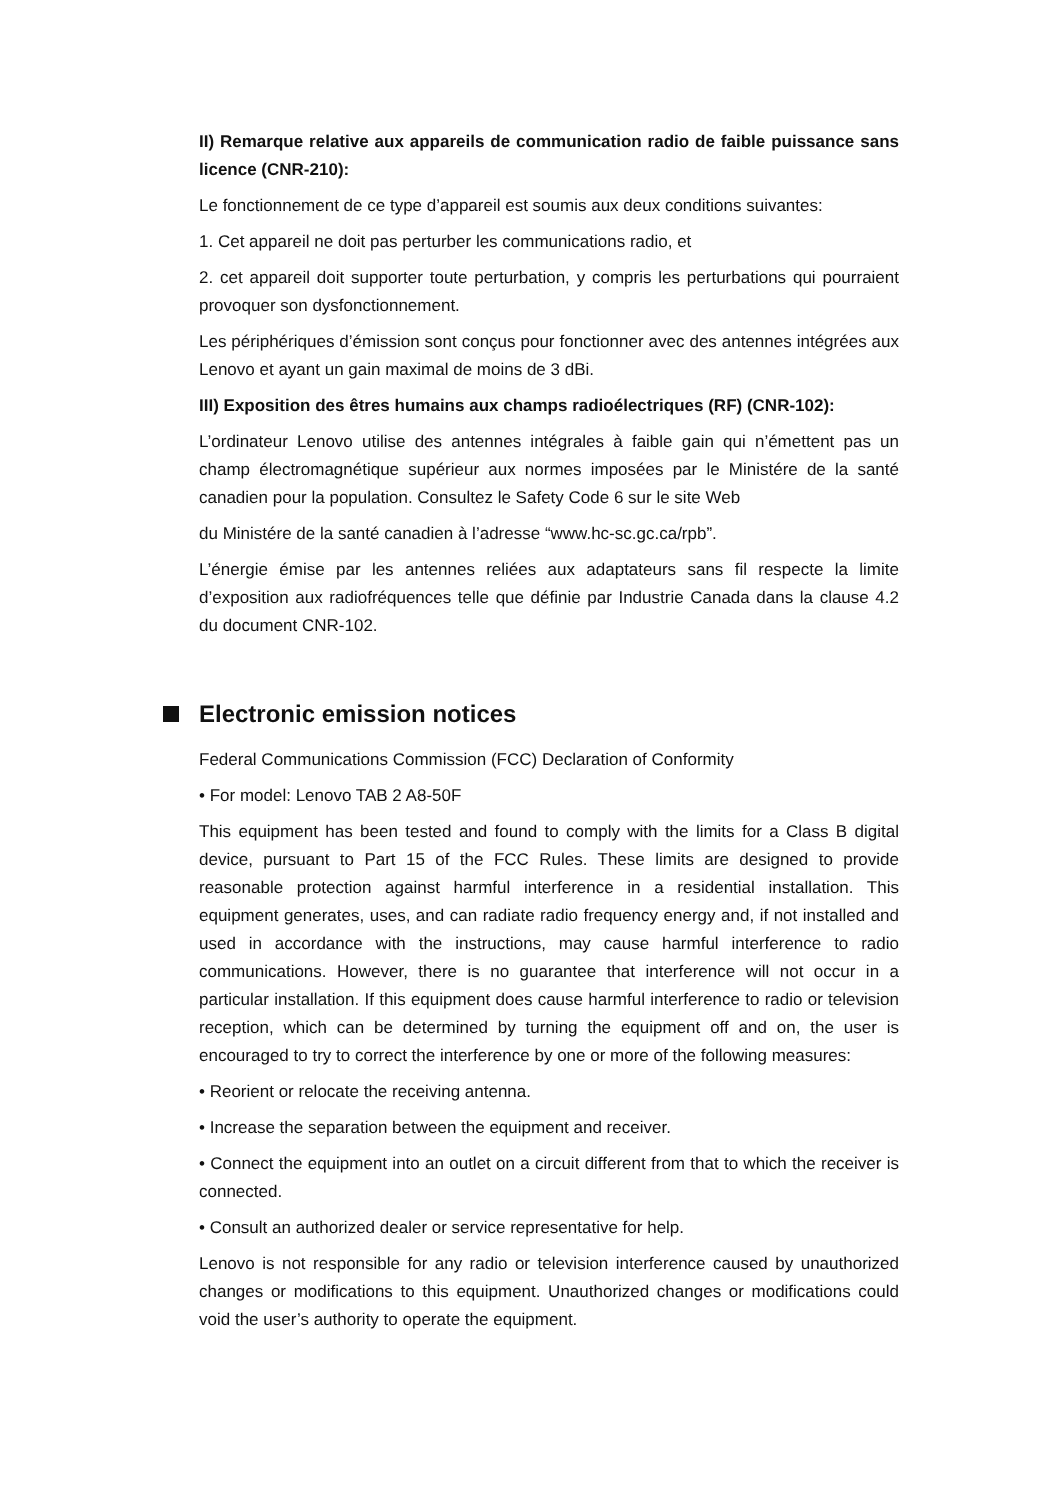II) Remarque relative aux appareils de communication radio de faible puissance sans licence (CNR-210):
Le fonctionnement de ce type d’appareil est soumis aux deux conditions suivantes:
1. Cet appareil ne doit pas perturber les communications radio, et
2. cet appareil doit supporter toute perturbation, y compris les perturbations qui pourraient provoquer son dysfonctionnement.
Les périphériques d’émission sont conçus pour fonctionner avec des antennes intégrées aux Lenovo et ayant un gain maximal de moins de 3 dBi.
III) Exposition des êtres humains aux champs radioélectriques (RF) (CNR-102):
L’ordinateur Lenovo utilise des antennes intégrales à faible gain qui n’émettent pas un champ électromagnétique supérieur aux normes imposées par le Ministére de la santé canadien pour la population. Consultez le Safety Code 6 sur le site Web
du Ministére de la santé canadien à l’adresse “www.hc-sc.gc.ca/rpb”.
L’énergie émise par les antennes reliées aux adaptateurs sans fil respecte la limite d’exposition aux radiofréquences telle que définie par Industrie Canada dans la clause 4.2 du document CNR-102.
Electronic emission notices
Federal Communications Commission (FCC) Declaration of Conformity
• For model: Lenovo TAB 2 A8-50F
This equipment has been tested and found to comply with the limits for a Class B digital device, pursuant to Part 15 of the FCC Rules. These limits are designed to provide reasonable protection against harmful interference in a residential installation. This equipment generates, uses, and can radiate radio frequency energy and, if not installed and used in accordance with the instructions, may cause harmful interference to radio communications. However, there is no guarantee that interference will not occur in a particular installation. If this equipment does cause harmful interference to radio or television reception, which can be determined by turning the equipment off and on, the user is encouraged to try to correct the interference by one or more of the following measures:
• Reorient or relocate the receiving antenna.
• Increase the separation between the equipment and receiver.
• Connect the equipment into an outlet on a circuit different from that to which the receiver is connected.
• Consult an authorized dealer or service representative for help.
Lenovo is not responsible for any radio or television interference caused by unauthorized changes or modifications to this equipment. Unauthorized changes or modifications could void the user’s authority to operate the equipment.